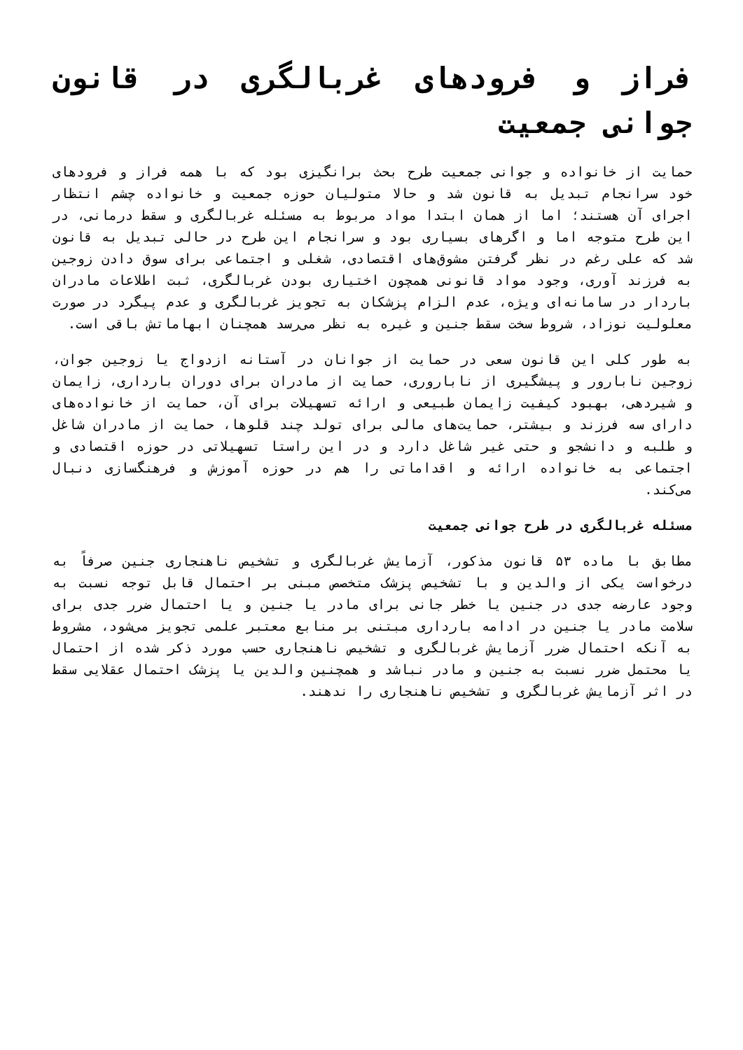فراز و فرودهای غربالگری در قانون جوانی جمعیت
حمایت از خانواده و جوانی جمعیت طرح بحث برانگیزی بود که با همه فراز و فرودهای خود سرانجام تبدیل به قانون شد و حالا متولیان حوزه جمعیت و خانواده چشم انتظار اجرای آن هستند؛ اما از همان ابتدا مواد مربوط به مسئله غربالگری و سقط درمانی، در این طرح متوجه اما و اگرهای بسیاری بود و سرانجام این طرح در حالی تبدیل به قانون شد که علی رغم در نظر گرفتن مشوق‌های اقتصادی، شغلی و اجتماعی برای سوق دادن زوجین به فرزند آوری، وجود مواد قانونی همچون اختیاری بودن غربالگری، ثبت اطلاعات مادران باردار در سامانه‌ای ویژه، عدم الزام پزشکان به تجویز غربالگری و عدم پیگرد در صورت معلولیت نوزاد، شروط سخت سقط جنین و غیره به نظر می‌رسد همچنان ابهاماتش باقی است.
به طور کلی این قانون سعی در حمایت از جوانان در آستانه ازدواج یا زوجین جوان، زوجین نابارور و پیشگیری از ناباروری، حمایت از مادران برای دوران بارداری، زایمان و شیردهی، بهبود کیفیت زایمان طبیعی و ارائه تسهیلات برای آن، حمایت از خانواده‌های دارای سه فرزند و بیشتر، حمایت‌های مالی برای تولد چند قلوها، حمایت از مادران شاغل و طلبه و دانشجو و حتی غیر شاغل دارد و در این راستا تسهیلاتی در حوزه اقتصادی و اجتماعی به خانواده ارائه و اقداماتی را هم در حوزه آموزش و فرهنگسازی دنبال می‌کند.
مسئله غربالگری در طرح جوانی جمعیت
مطابق با ماده ۵۳ قانون مذکور، آزمایش غربالگری و تشخیص ناهنجاری جنین صرفاً به درخواست یکی از والدین و با تشخیص پزشک متخصص مبنی بر احتمال قابل توجه نسبت به وجود عارضه جدی در جنین یا خطر جانی برای مادر یا جنین و یا احتمال ضرر جدی برای سلامت مادر یا جنین در ادامه بارداری مبتنی بر منابع معتبر علمی تجویز می‌شود، مشروط به آنکه احتمال ضرر آزمایش غربالگری و تشخیص ناهنجاری حسب مورد ذکر شده از احتمال یا محتمل ضرر نسبت به جنین و مادر نباشد و همچنین والدین یا پزشک احتمال عقلایی سقط در اثر آزمایش غربالگری و تشخیص ناهنجاری را ندهند.